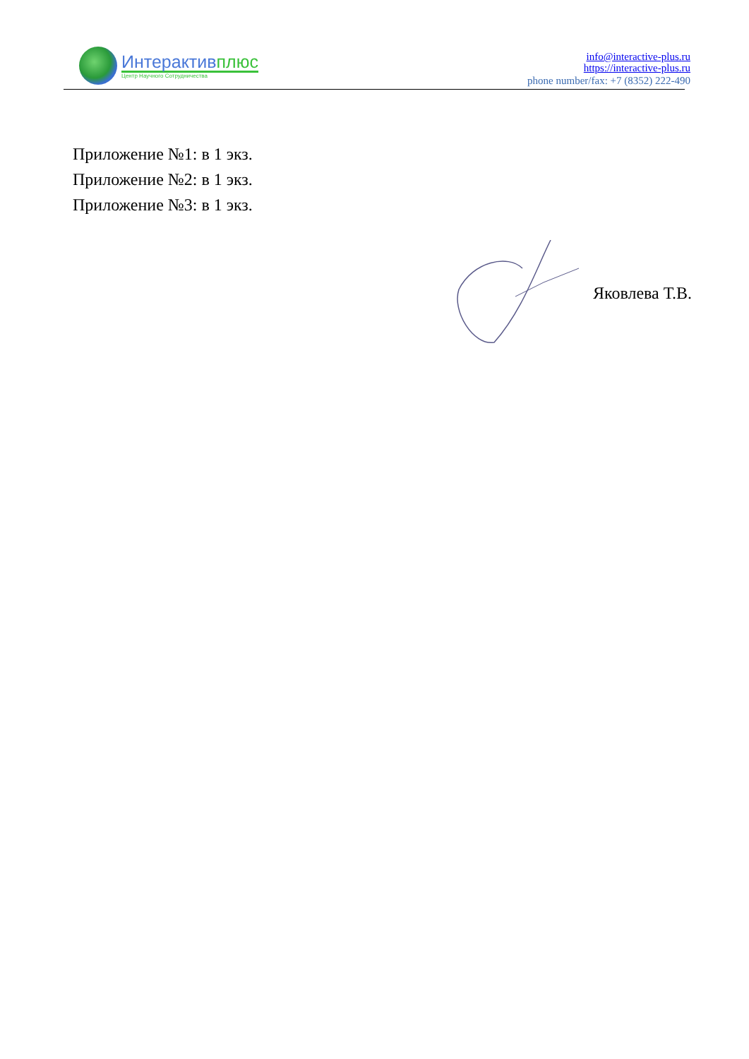Интерактивплюс
Центр Научного Сотрудничества
info@interactive-plus.ru
https://interactive-plus.ru
phone number/fax: +7 (8352) 222-490
Приложение №1: в 1 экз.
Приложение №2: в 1 экз.
Приложение №3: в 1 экз.
Яковлева Т.В.